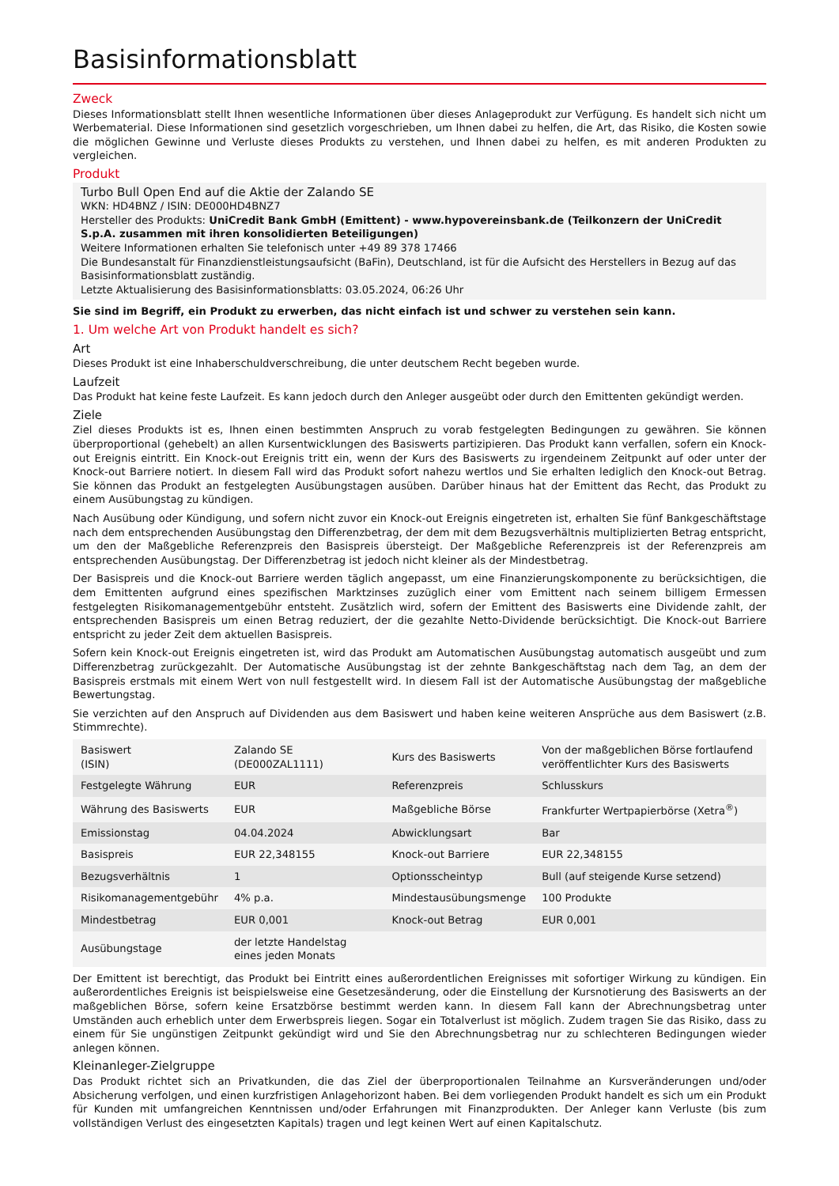Basisinformationsblatt
Zweck
Dieses Informationsblatt stellt Ihnen wesentliche Informationen über dieses Anlageprodukt zur Verfügung. Es handelt sich nicht um Werbematerial. Diese Informationen sind gesetzlich vorgeschrieben, um Ihnen dabei zu helfen, die Art, das Risiko, die Kosten sowie die möglichen Gewinne und Verluste dieses Produkts zu verstehen, und Ihnen dabei zu helfen, es mit anderen Produkten zu vergleichen.
Produkt
Turbo Bull Open End auf die Aktie der Zalando SE
WKN: HD4BNZ / ISIN: DE000HD4BNZ7
Hersteller des Produkts: UniCredit Bank GmbH (Emittent) - www.hypovereinsbank.de (Teilkonzern der UniCredit S.p.A. zusammen mit ihren konsolidierten Beteiligungen)
Weitere Informationen erhalten Sie telefonisch unter +49 89 378 17466
Die Bundesanstalt für Finanzdienstleistungsaufsicht (BaFin), Deutschland, ist für die Aufsicht des Herstellers in Bezug auf das Basisinformationsblatt zuständig.
Letzte Aktualisierung des Basisinformationsblatts: 03.05.2024, 06:26 Uhr
Sie sind im Begriff, ein Produkt zu erwerben, das nicht einfach ist und schwer zu verstehen sein kann.
1. Um welche Art von Produkt handelt es sich?
Art
Dieses Produkt ist eine Inhaberschuldverschreibung, die unter deutschem Recht begeben wurde.
Laufzeit
Das Produkt hat keine feste Laufzeit. Es kann jedoch durch den Anleger ausgeübt oder durch den Emittenten gekündigt werden.
Ziele
Ziel dieses Produkts ist es, Ihnen einen bestimmten Anspruch zu vorab festgelegten Bedingungen zu gewähren. Sie können überproportional (gehebelt) an allen Kursentwicklungen des Basiswerts partizipieren. Das Produkt kann verfallen, sofern ein Knock-out Ereignis eintritt. Ein Knock-out Ereignis tritt ein, wenn der Kurs des Basiswerts zu irgendeinem Zeitpunkt auf oder unter der Knock-out Barriere notiert. In diesem Fall wird das Produkt sofort nahezu wertlos und Sie erhalten lediglich den Knock-out Betrag. Sie können das Produkt an festgelegten Ausübungstagen ausüben. Darüber hinaus hat der Emittent das Recht, das Produkt zu einem Ausübungstag zu kündigen.
Nach Ausübung oder Kündigung, und sofern nicht zuvor ein Knock-out Ereignis eingetreten ist, erhalten Sie fünf Bankgeschäftstage nach dem entsprechenden Ausübungstag den Differenzbetrag, der dem mit dem Bezugsverhältnis multiplizierten Betrag entspricht, um den der Maßgebliche Referenzpreis den Basispreis übersteigt. Der Maßgebliche Referenzpreis ist der Referenzpreis am entsprechenden Ausübungstag. Der Differenzbetrag ist jedoch nicht kleiner als der Mindestbetrag.
Der Basispreis und die Knock-out Barriere werden täglich angepasst, um eine Finanzierungskomponente zu berücksichtigen, die dem Emittenten aufgrund eines spezifischen Marktzinses zuzüglich einer vom Emittent nach seinem billigem Ermessen festgelegten Risikomanagementgebühr entsteht. Zusätzlich wird, sofern der Emittent des Basiswerts eine Dividende zahlt, der entsprechenden Basispreis um einen Betrag reduziert, der die gezahlte Netto-Dividende berücksichtigt. Die Knock-out Barriere entspricht zu jeder Zeit dem aktuellen Basispreis.
Sofern kein Knock-out Ereignis eingetreten ist, wird das Produkt am Automatischen Ausübungstag automatisch ausgeübt und zum Differenzbetrag zurückgezahlt. Der Automatische Ausübungstag ist der zehnte Bankgeschäftstag nach dem Tag, an dem der Basispreis erstmals mit einem Wert von null festgestellt wird. In diesem Fall ist der Automatische Ausübungstag der maßgebliche Bewertungstag.
Sie verzichten auf den Anspruch auf Dividenden aus dem Basiswert und haben keine weiteren Ansprüche aus dem Basiswert (z.B. Stimmrechte).
| Basiswert (ISIN) | Zalando SE (DE000ZAL1111) | Kurs des Basiswerts | Von der maßgeblichen Börse fortlaufend veröffentlichter Kurs des Basiswerts |
| Festgelegte Währung | EUR | Referenzpreis | Schlusskurs |
| Währung des Basiswerts | EUR | Maßgebliche Börse | Frankfurter Wertpapierbörse (Xetra<sup>®</sup>) |
| Emissionstag | 04.04.2024 | Abwicklungsart | Bar |
| Basispreis | EUR 22,348155 | Knock-out Barriere | EUR 22,348155 |
| Bezugsverhältnis | 1 | Optionsscheintyp | Bull (auf steigende Kurse setzend) |
| Risikomanagementgebühr | 4% p.a. | Mindestausübungsmenge | 100 Produkte |
| Mindestbetrag | EUR 0,001 | Knock-out Betrag | EUR 0,001 |
| Ausübungstage | der letzte Handelstag eines jeden Monats | | |
Der Emittent ist berechtigt, das Produkt bei Eintritt eines außerordentlichen Ereignisses mit sofortiger Wirkung zu kündigen. Ein außerordentliches Ereignis ist beispielsweise eine Gesetzesänderung, oder die Einstellung der Kursnotierung des Basiswerts an der maßgeblichen Börse, sofern keine Ersatzbörse bestimmt werden kann. In diesem Fall kann der Abrechnungsbetrag unter Umständen auch erheblich unter dem Erwerbspreis liegen. Sogar ein Totalverlust ist möglich. Zudem tragen Sie das Risiko, dass zu einem für Sie ungünstigen Zeitpunkt gekündigt wird und Sie den Abrechnungsbetrag nur zu schlechteren Bedingungen wieder anlegen können.
Kleinanleger-Zielgruppe
Das Produkt richtet sich an Privatkunden, die das Ziel der überproportionalen Teilnahme an Kursveränderungen und/oder Absicherung verfolgen, und einen kurzfristigen Anlagehorizont haben. Bei dem vorliegenden Produkt handelt es sich um ein Produkt für Kunden mit umfangreichen Kenntnissen und/oder Erfahrungen mit Finanzprodukten. Der Anleger kann Verluste (bis zum vollständigen Verlust des eingesetzten Kapitals) tragen und legt keinen Wert auf einen Kapitalschutz.